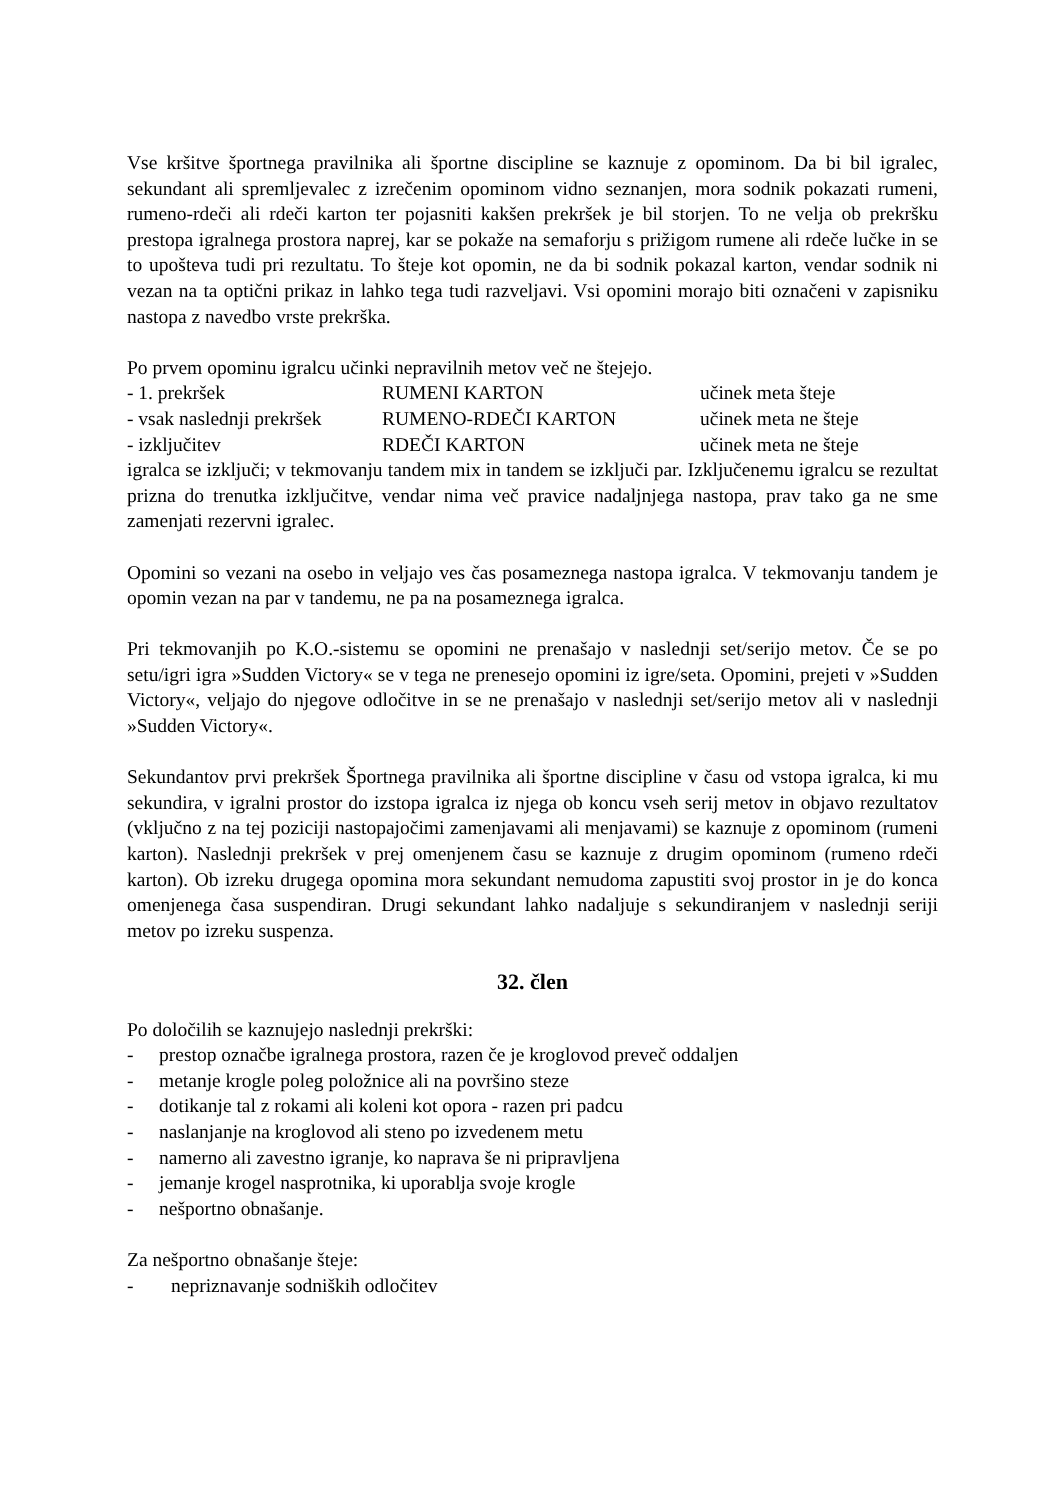Vse kršitve športnega pravilnika ali športne discipline se kaznuje z opominom. Da bi bil igralec, sekundant ali spremljevalec z izrečenim opominom vidno seznanjen, mora sodnik pokazati rumeni, rumeno-rdeči ali rdeči karton ter pojasniti kakšen prekršek je bil storjen. To ne velja ob prekršku prestopa igralnega prostora naprej, kar se pokaže na semaforju s prižigom rumene ali rdeče lučke in se to upošteva tudi pri rezultatu. To šteje kot opomin, ne da bi sodnik pokazal karton, vendar sodnik ni vezan na ta optični prikaz in lahko tega tudi razveljavi. Vsi opomini morajo biti označeni v zapisniku nastopa z navedbo vrste prekrška.
Po prvem opominu igralcu učinki nepravilnih metov več ne štejejo.
- 1. prekršek RUMENI KARTON učinek meta šteje
- vsak naslednji prekršek RUMENO-RDEČI KARTON učinek meta ne šteje
- izključitev RDEČI KARTON učinek meta ne šteje
igralca se izključi; v tekmovanju tandem mix in tandem se izključi par. Izključenemu igralcu se rezultat prizna do trenutka izključitve, vendar nima več pravice nadaljnjega nastopa, prav tako ga ne sme zamenjati rezervni igralec.
Opomini so vezani na osebo in veljajo ves čas posameznega nastopa igralca. V tekmovanju tandem je opomin vezan na par v tandemu, ne pa na posameznega igralca.
Pri tekmovanjih po K.O.-sistemu se opomini ne prenašajo v naslednji set/serijo metov. Če se po setu/igri igra »Sudden Victory« se v tega ne prenesejo opomini iz igre/seta. Opomini, prejeti v »Sudden Victory«, veljajo do njegove odločitve in se ne prenašajo v naslednji set/serijo metov ali v naslednji »Sudden Victory«.
Sekundantov prvi prekršek Športnega pravilnika ali športne discipline v času od vstopa igralca, ki mu sekundira, v igralni prostor do izstopa igralca iz njega ob koncu vseh serij metov in objavo rezultatov (vključno z na tej poziciji nastopajočimi zamenjavami ali menjavami) se kaznuje z opominom (rumeni karton). Naslednji prekršek v prej omenjenem času se kaznuje z drugim opominom (rumeno rdeči karton). Ob izreku drugega opomina mora sekundant nemudoma zapustiti svoj prostor in je do konca omenjenega časa suspendiran. Drugi sekundant lahko nadaljuje s sekundiranjem v naslednji seriji metov po izreku suspenza.
32. člen
Po določilih se kaznujejo naslednji prekrški:
- prestop označbe igralnega prostora, razen če je kroglovod preveč oddaljen
- metanje krogle poleg položnice ali na površino steze
- dotikanje tal z rokami ali koleni kot opora - razen pri padcu
- naslanjanje na kroglovod ali steno po izvedenem metu
- namerno ali zavestno igranje, ko naprava še ni pripravljena
- jemanje krogel nasprotnika, ki uporablja svoje krogle
- nešportno obnašanje.
Za nešportno obnašanje šteje:
- nepriznavanje sodniških odločitev